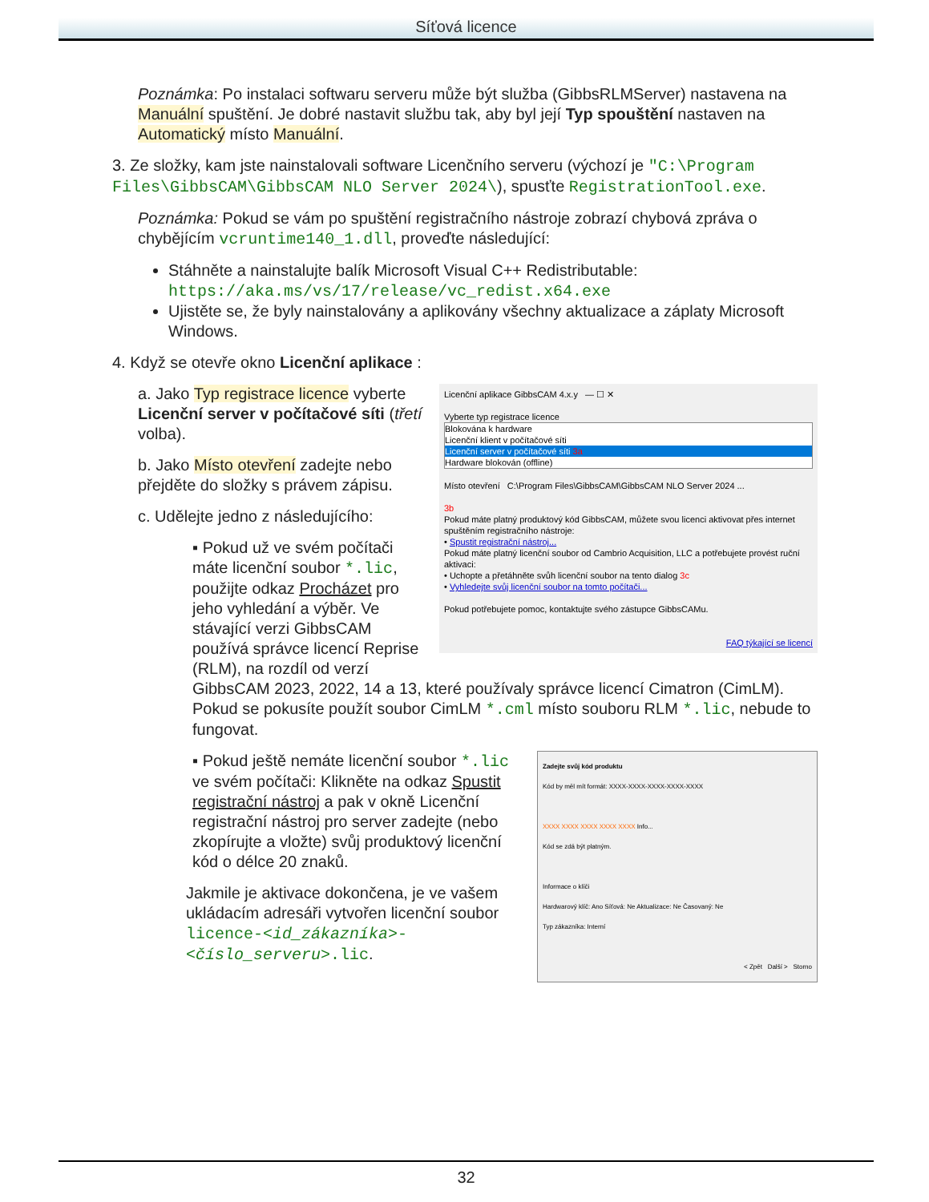Síťová licence
Poznámka: Po instalaci softwaru serveru může být služba (GibbsRLMServer) nastavena na Manuální spuštění. Je dobré nastavit službu tak, aby byl její Typ spouštění nastaven na Automatický místo Manuální.
3. Ze složky, kam jste nainstalovali software Licenčního serveru (výchozí je "C:\Program Files\GibbsCAM\GibbsCAM NLO Server 2024\), spusťte RegistrationTool.exe.
Poznámka: Pokud se vám po spuštění registračního nástroje zobrazí chybová zpráva o chybějícím vcruntime140_1.dll, proveďte následující:
Stáhněte a nainstalujte balík Microsoft Visual C++ Redistributable: https://aka.ms/vs/17/release/vc_redist.x64.exe
Ujistěte se, že byly nainstalovány a aplikovány všechny aktualizace a záplaty Microsoft Windows.
4. Když se otevře okno Licenční aplikace :
Licenční aplikace GibbsCAM 4.x.y — ☐ ✕
Vyberte typ registrace licence
Blokována k hardware
Licenční klient v počítačové síti
Licenční server v počítačové síti 3a
Hardware blokován (offline)
Místo otevření C:\Program Files\GibbsCAM\GibbsCAM NLO Server 2024 ...
3b
Pokud máte platný produktový kód GibbsCAM, můžete svou licenci aktivovat přes internet spuštěním registračního nástroje:
• Spustit registrační nástroj...
Pokud máte platný licenční soubor od Cambrio Acquisition, LLC a potřebujete provést ruční aktivaci:
• Uchopte a přetáhněte svůh licenční soubor na tento dialog 3c
• Vyhledejte svůj licenční soubor na tomto počítači...
Pokud potřebujete pomoc, kontaktujte svého zástupce GibbsCAMu.
FAQ týkající se licencí
a. Jako Typ registrace licence vyberte Licenční server v počítačové síti (třetí volba).
b. Jako Místo otevření zadejte nebo přejděte do složky s právem zápisu.
c. Udělejte jedno z následujícího:
▪ Pokud už ve svém počítači máte licenční soubor *.lic, použijte odkaz Procházet pro jeho vyhledání a výběr. Ve stávající verzi GibbsCAM používá správce licencí Reprise (RLM), na rozdíl od verzí GibbsCAM 2023, 2022, 14 a 13, které používaly správce licencí Cimatron (CimLM). Pokud se pokusíte použít soubor CimLM *.cml místo souboru RLM *.lic, nebude to fungovat.
Zadejte svůj kód produktu
Kód by měl mít formát: XXXX-XXXX-XXXX-XXXX-XXXX
XXXX XXXX XXXX XXXX XXXX Info...
Kód se zdá být platným.
Informace o klíči
Hardwarový klíč: Ano Síťová: Ne Aktualizace: Ne Časovaný: Ne
Typ zákazníka: Interní
< Zpět Další > Storno
▪ Pokud ještě nemáte licenční soubor *.lic ve svém počítači: Klikněte na odkaz Spustit registrační nástroj a pak v okně Licenční registrační nástroj pro server zadejte (nebo zkopírujte a vložte) svůj produktový licenční kód o délce 20 znaků.
Jakmile je aktivace dokončena, je ve vašem ukládacím adresáři vytvořen licenční soubor licence-<id_zákazníka>-<číslo_serveru>.lic.
32